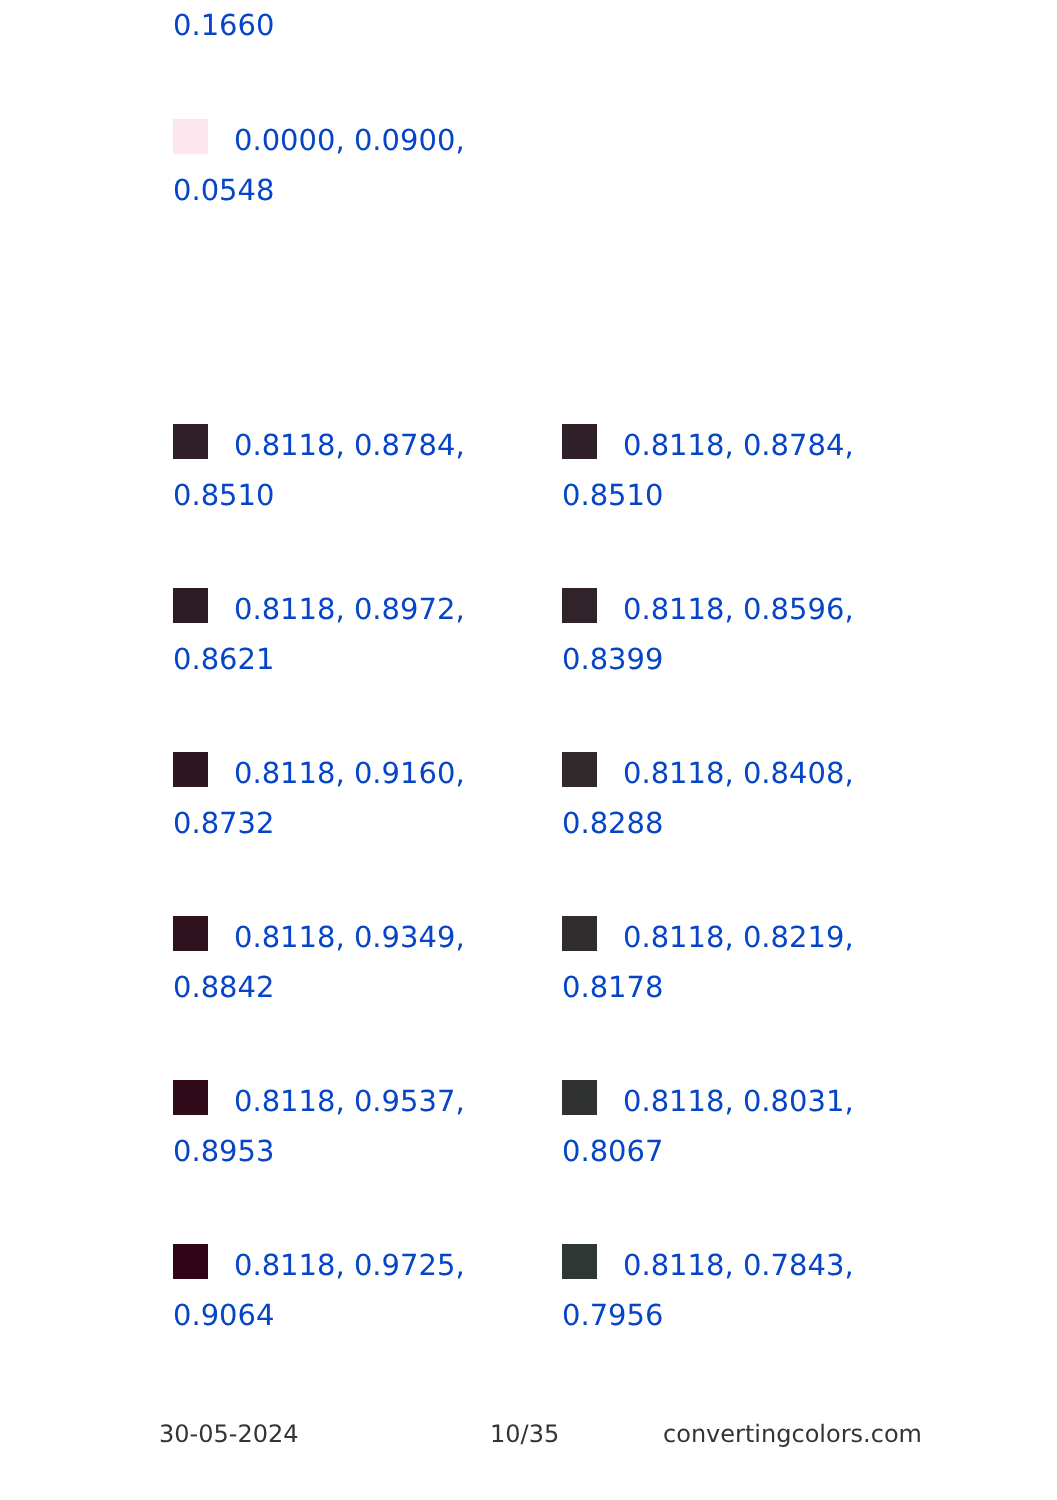0.1660
0.0000, 0.0900, 0.0548
0.8118, 0.8784, 0.8510
0.8118, 0.8784, 0.8510
0.8118, 0.8972, 0.8621
0.8118, 0.8596, 0.8399
0.8118, 0.9160, 0.8732
0.8118, 0.8408, 0.8288
0.8118, 0.9349, 0.8842
0.8118, 0.8219, 0.8178
0.8118, 0.9537, 0.8953
0.8118, 0.8031, 0.8067
0.8118, 0.9725, 0.9064
0.8118, 0.7843, 0.7956
30-05-2024 10/35 convertingcolors.com